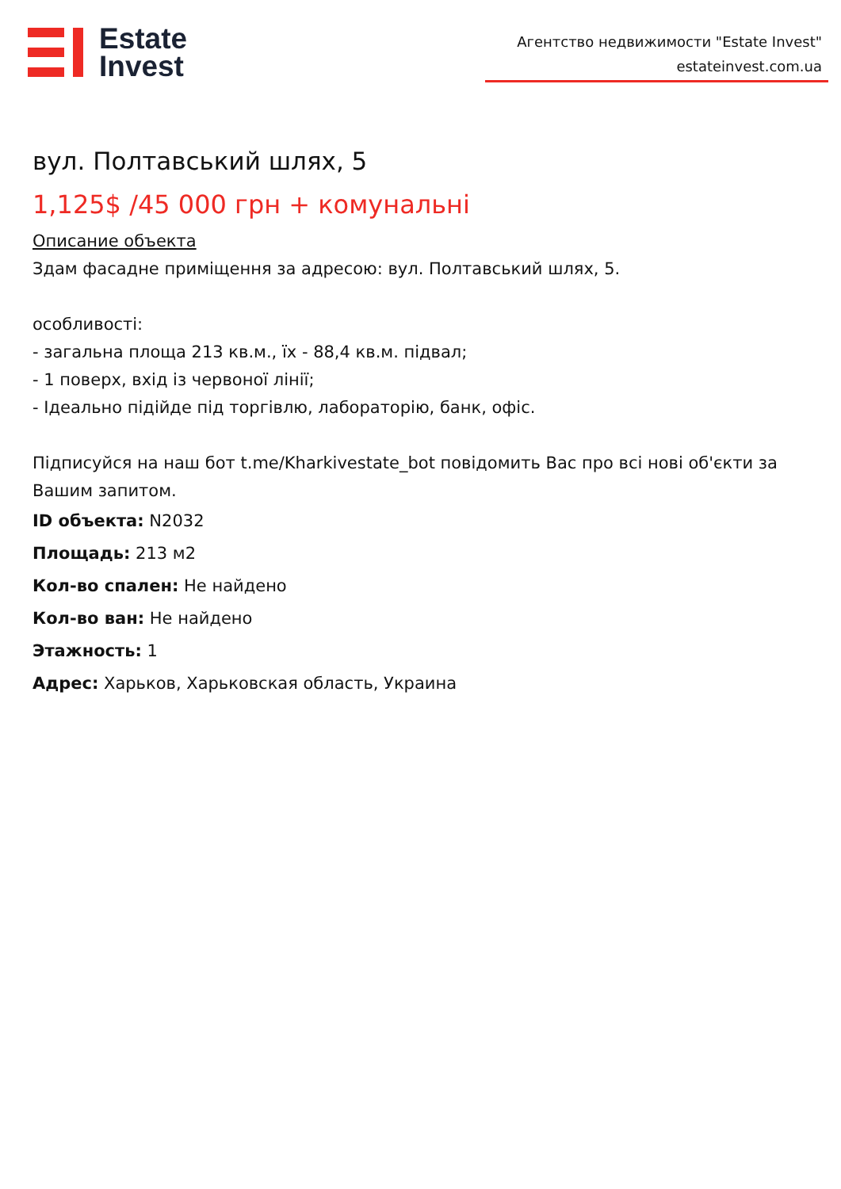Estate
Invest
Агентство недвижимости "Estate Invest"
estateinvest.com.ua
вул. Полтавський шлях, 5
1,125$ /45 000 грн + комунальні
Описание объекта
Здам фасадне приміщення за адресою: вул. Полтавський шлях, 5.
особливості:
- загальна площа 213 кв.м., їх - 88,4 кв.м. підвал;
- 1 поверх, вхід із червоної лінії;
- Ідеально підійде під торгівлю, лабораторію, банк, офіс.
Підписуйся на наш бот t.me/Kharkivestate_bot повідомить Вас про всі нові об'єкти за Вашим запитом.
ID объекта: N2032
Площадь: 213 м2
Кол-во спален: Не найдено
Кол-во ван: Не найдено
Этажность: 1
Адрес: Харьков, Харьковская область, Украина